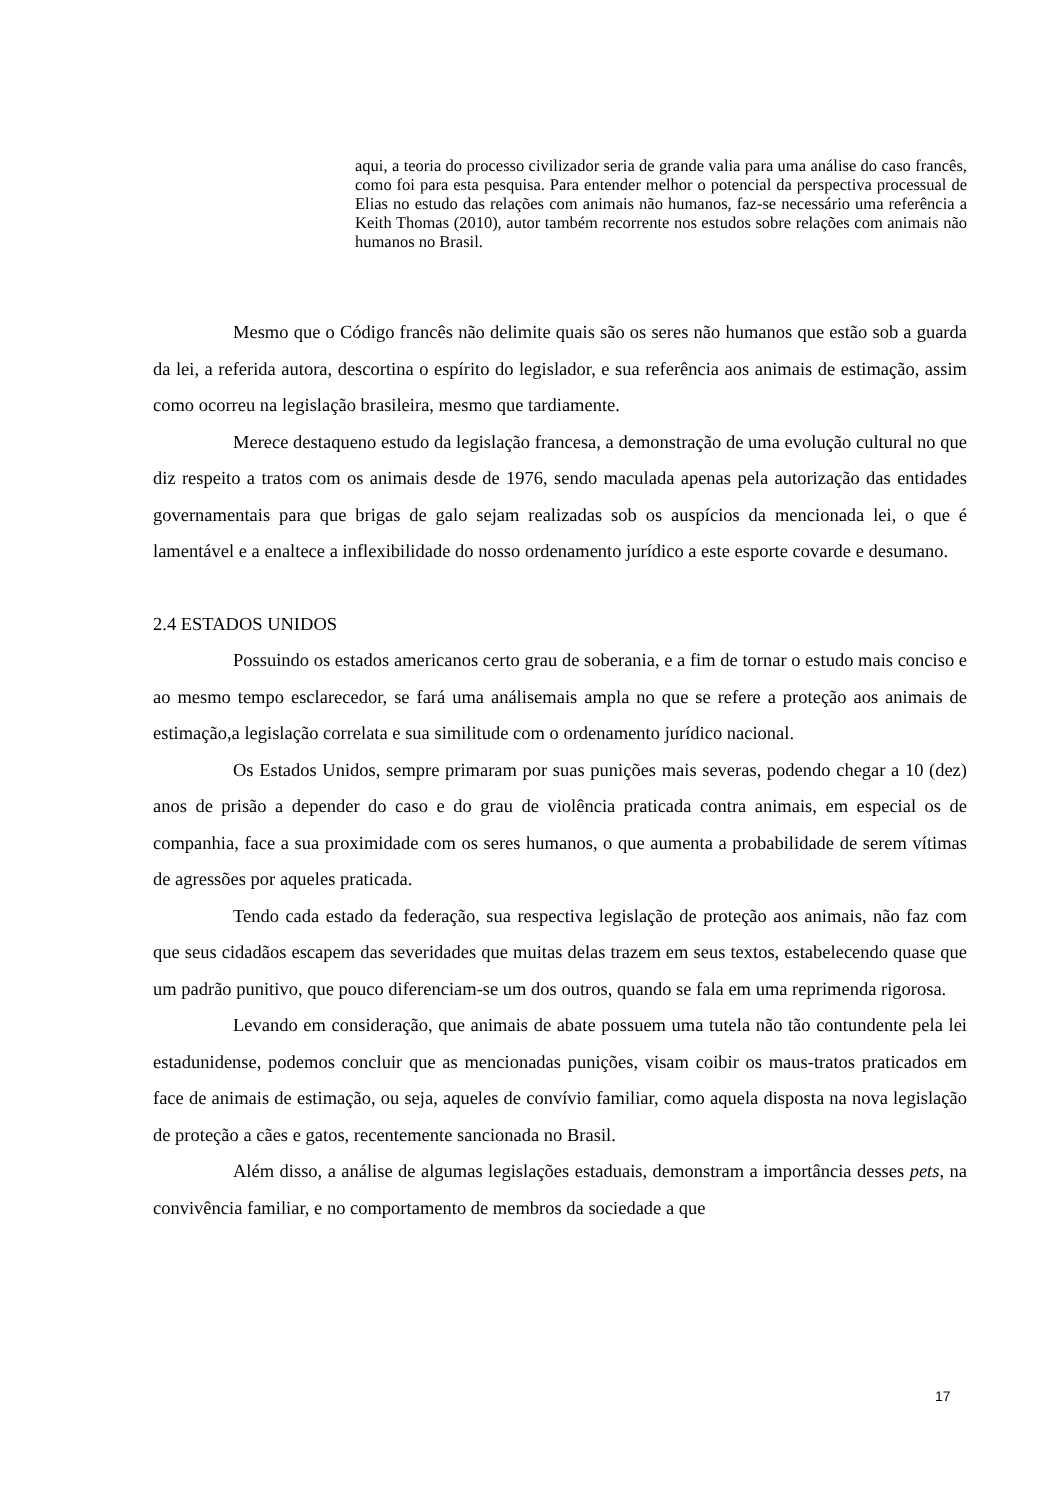aqui, a teoria do processo civilizador seria de grande valia para uma análise do caso francês, como foi para esta pesquisa. Para entender melhor o potencial da perspectiva processual de Elias no estudo das relações com animais não humanos, faz-se necessário uma referência a Keith Thomas (2010), autor também recorrente nos estudos sobre relações com animais não humanos no Brasil.
Mesmo que o Código francês não delimite quais são os seres não humanos que estão sob a guarda da lei, a referida autora, descortina o espírito do legislador, e sua referência aos animais de estimação, assim como ocorreu na legislação brasileira, mesmo que tardiamente.
Merece destaqueno estudo da legislação francesa, a demonstração de uma evolução cultural no que diz respeito a tratos com os animais desde de 1976, sendo maculada apenas pela autorização das entidades governamentais para que brigas de galo sejam realizadas sob os auspícios da mencionada lei, o que é lamentável e a enaltece a inflexibilidade do nosso ordenamento jurídico a este esporte covarde e desumano.
2.4 ESTADOS UNIDOS
Possuindo os estados americanos certo grau de soberania, e a fim de tornar o estudo mais conciso e ao mesmo tempo esclarecedor, se fará uma análisemais ampla no que se refere a proteção aos animais de estimação,a legislação correlata e sua similitude com o ordenamento jurídico nacional.
Os Estados Unidos, sempre primaram por suas punições mais severas, podendo chegar a 10 (dez) anos de prisão a depender do caso e do grau de violência praticada contra animais, em especial os de companhia, face a sua proximidade com os seres humanos, o que aumenta a probabilidade de serem vítimas de agressões por aqueles praticada.
Tendo cada estado da federação, sua respectiva legislação de proteção aos animais, não faz com que seus cidadãos escapem das severidades que muitas delas trazem em seus textos, estabelecendo quase que um padrão punitivo, que pouco diferenciam-se um dos outros, quando se fala em uma reprimenda rigorosa.
Levando em consideração, que animais de abate possuem uma tutela não tão contundente pela lei estadunidense, podemos concluir que as mencionadas punições, visam coibir os maus-tratos praticados em face de animais de estimação, ou seja, aqueles de convívio familiar, como aquela disposta na nova legislação de proteção a cães e gatos, recentemente sancionada no Brasil.
Além disso, a análise de algumas legislações estaduais, demonstram a importância desses pets, na convivência familiar, e no comportamento de membros da sociedade a que
17